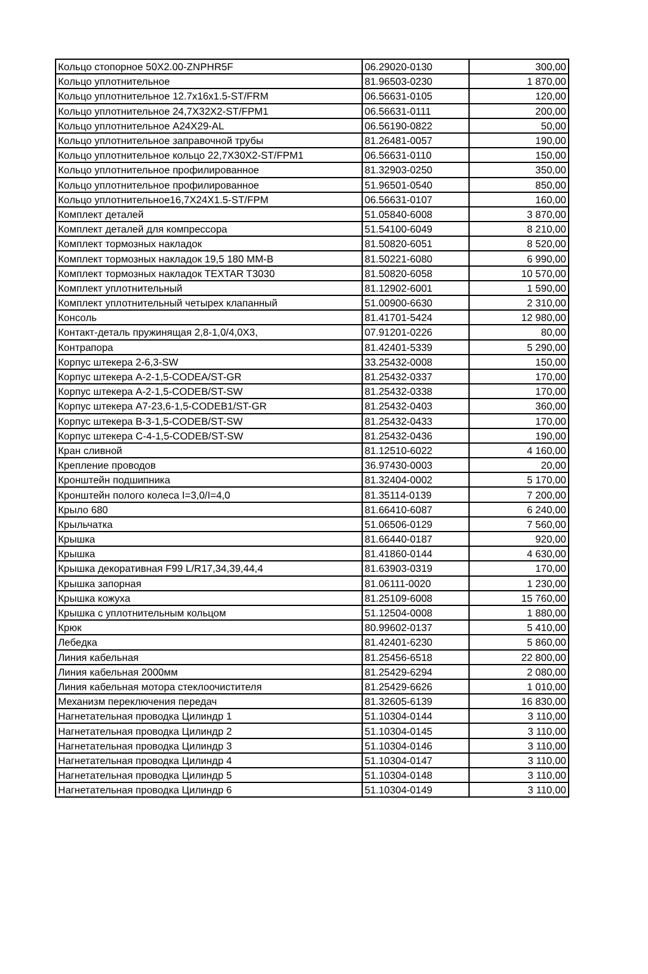| Кольцо стопорное 50X2.00-ZNPHR5F | 06.29020-0130 | 300,00 |
| Кольцо уплотнительное | 81.96503-0230 | 1 870,00 |
| Кольцо уплотнительное 12.7x16x1.5-ST/FRM | 06.56631-0105 | 120,00 |
| Кольцо уплотнительное 24,7X32X2-ST/FPM1 | 06.56631-0111 | 200,00 |
| Кольцо уплотнительное A24X29-AL | 06.56190-0822 | 50,00 |
| Кольцо уплотнительное заправочной трубы | 81.26481-0057 | 190,00 |
| Кольцо уплотнительное кольцо 22,7X30X2-ST/FPM1 | 06.56631-0110 | 150,00 |
| Кольцо уплотнительное профилированное | 81.32903-0250 | 350,00 |
| Кольцо уплотнительное профилированное | 51.96501-0540 | 850,00 |
| Кольцо уплотнительное16,7X24X1.5-ST/FPM | 06.56631-0107 | 160,00 |
| Комплект деталей | 51.05840-6008 | 3 870,00 |
| Комплект деталей для компрессора | 51.54100-6049 | 8 210,00 |
| Комплект тормозных накладок | 81.50820-6051 | 8 520,00 |
| Комплект тормозных накладок 19,5 180 MM-B | 81.50221-6080 | 6 990,00 |
| Комплект тормозных накладок TEXTAR T3030 | 81.50820-6058 | 10 570,00 |
| Комплект уплотнительный | 81.12902-6001 | 1 590,00 |
| Комплект уплотнительный четырех клапанный | 51.00900-6630 | 2 310,00 |
| Консоль | 81.41701-5424 | 12 980,00 |
| Контакт-деталь пружинящая 2,8-1,0/4,0X3, | 07.91201-0226 | 80,00 |
| Контрапора | 81.42401-5339 | 5 290,00 |
| Корпус штекера 2-6,3-SW | 33.25432-0008 | 150,00 |
| Корпус штекера A-2-1,5-CODEA/ST-GR | 81.25432-0337 | 170,00 |
| Корпус штекера A-2-1,5-CODEB/ST-SW | 81.25432-0338 | 170,00 |
| Корпус штекера A7-23,6-1,5-CODEB1/ST-GR | 81.25432-0403 | 360,00 |
| Корпус штекера B-3-1,5-CODEB/ST-SW | 81.25432-0433 | 170,00 |
| Корпус штекера C-4-1,5-CODEB/ST-SW | 81.25432-0436 | 190,00 |
| Кран сливной | 81.12510-6022 | 4 160,00 |
| Крепление проводов | 36.97430-0003 | 20,00 |
| Кронштейн подшипника | 81.32404-0002 | 5 170,00 |
| Кронштейн полого колеса I=3,0/I=4,0 | 81.35114-0139 | 7 200,00 |
| Крыло 680 | 81.66410-6087 | 6 240,00 |
| Крыльчатка | 51.06506-0129 | 7 560,00 |
| Крышка | 81.66440-0187 | 920,00 |
| Крышка | 81.41860-0144 | 4 630,00 |
| Крышка декоративная F99 L/R17,34,39,44,4 | 81.63903-0319 | 170,00 |
| Крышка запорная | 81.06111-0020 | 1 230,00 |
| Крышка кожуха | 81.25109-6008 | 15 760,00 |
| Крышка с уплотнительным кольцом | 51.12504-0008 | 1 880,00 |
| Крюк | 80.99602-0137 | 5 410,00 |
| Лебедка | 81.42401-6230 | 5 860,00 |
| Линия кабельная | 81.25456-6518 | 22 800,00 |
| Линия кабельная 2000мм | 81.25429-6294 | 2 080,00 |
| Линия кабельная мотора стеклоочистителя | 81.25429-6626 | 1 010,00 |
| Механизм переключения передач | 81.32605-6139 | 16 830,00 |
| Нагнетательная проводка Цилиндр 1 | 51.10304-0144 | 3 110,00 |
| Нагнетательная проводка Цилиндр 2 | 51.10304-0145 | 3 110,00 |
| Нагнетательная проводка Цилиндр 3 | 51.10304-0146 | 3 110,00 |
| Нагнетательная проводка Цилиндр 4 | 51.10304-0147 | 3 110,00 |
| Нагнетательная проводка Цилиндр 5 | 51.10304-0148 | 3 110,00 |
| Нагнетательная проводка Цилиндр 6 | 51.10304-0149 | 3 110,00 |